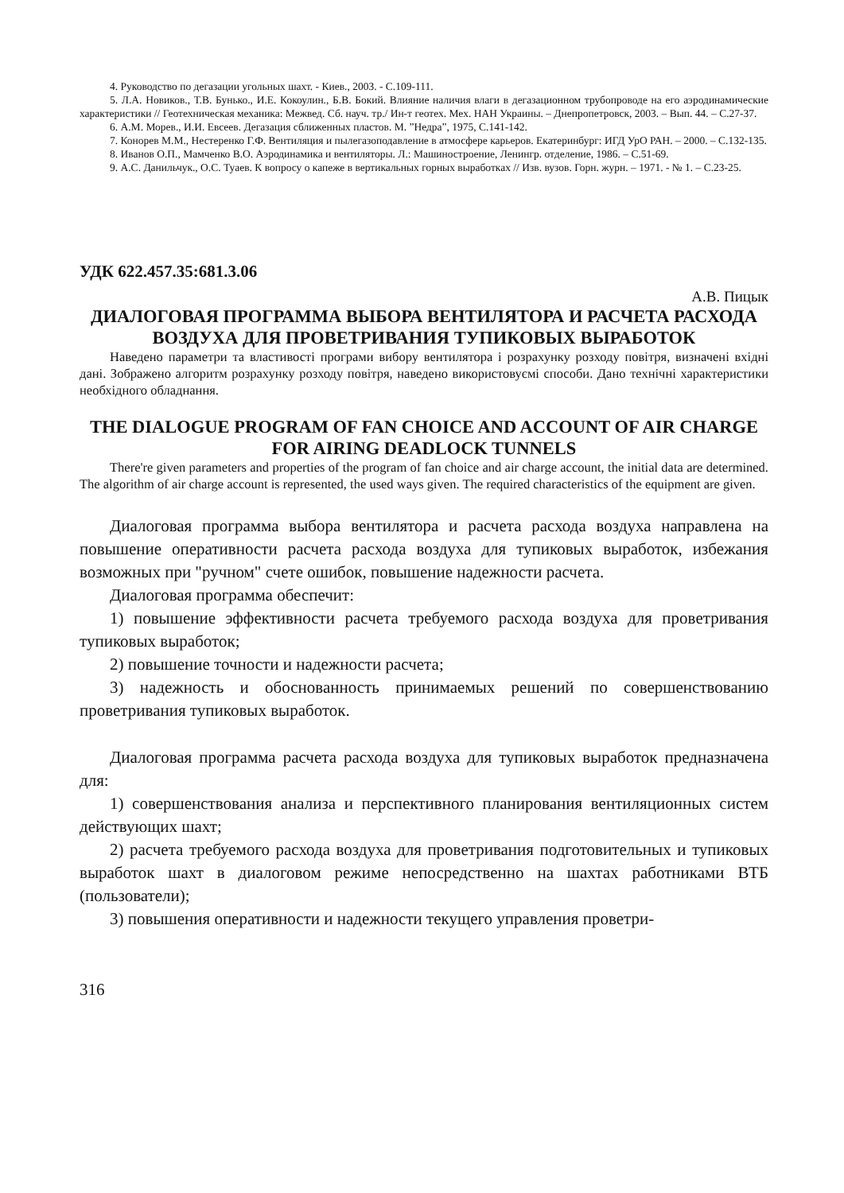4. Руководство по дегазации угольных шахт. - Киев., 2003. - С.109-111.
5. Л.А. Новиков., Т.В. Бунько., И.Е. Кокоулин., Б.В. Бокий. Влияние наличия влаги в дегазационном трубопроводе на его аэродинамические характеристики // Геотехническая механика: Межвед. Сб. науч. тр./ Ин-т геотех. Мех. НАН Украины. – Днепропетровск, 2003. – Вып. 44. – С.27-37.
6. А.М. Морев., И.И. Евсеев. Дегазация сближенных пластов. М. ”Недра”, 1975, С.141-142.
7. Конорев М.М., Нестеренко Г.Ф. Вентиляция и пылегазоподавление в атмосфере карьеров. Екатеринбург: ИГД УрО РАН. – 2000. – С.132-135.
8. Иванов О.П., Мамченко В.О. Аэродинамика и вентиляторы. Л.: Машиностроение, Ленингр. отделение, 1986. – С.51-69.
9. А.С. Данильчук., О.С. Туаев. К вопросу о капеже в вертикальных горных выработках // Изв. вузов. Горн. журн. – 1971. - № 1. – С.23-25.
УДК 622.457.35:681.3.06
А.В. Пицык
ДИАЛОГОВАЯ ПРОГРАММА ВЫБОРА ВЕНТИЛЯТОРА И РАСЧЕТА РАСХОДА ВОЗДУХА ДЛЯ ПРОВЕТРИВАНИЯ ТУПИКОВЫХ ВЫРАБОТОК
Наведено параметри та властивості програми вибору вентилятора і розрахунку розходу повітря, визначені вхідні дані. Зображено алгоритм розрахунку розходу повітря, наведено використовуємі способи. Дано технічні характеристики необхідного обладнання.
THE DIALOGUE PROGRAM OF FAN CHOICE AND ACCOUNT OF AIR CHARGE FOR AIRING DEADLOCK TUNNELS
There're given parameters and properties of the program of fan choice and air charge account, the initial data are determined. The algorithm of air charge account is represented, the used ways given. The required characteristics of the equipment are given.
Диалоговая программа выбора вентилятора и расчета расхода воздуха направлена на повышение оперативности расчета расхода воздуха для тупиковых выработок, избежания возможных при "ручном" счете ошибок, повышение надежности расчета.
Диалоговая программа обеспечит:
1) повышение эффективности расчета требуемого расхода воздуха для проветривания тупиковых выработок;
2) повышение точности и надежности расчета;
3) надежность и обоснованность принимаемых решений по совершенствованию проветривания тупиковых выработок.
Диалоговая программа расчета расхода воздуха для тупиковых выработок предназначена для:
1) совершенствования анализа и перспективного планирования вентиляционных систем действующих шахт;
2) расчета требуемого расхода воздуха для проветривания подготовительных и тупиковых выработок шахт в диалоговом режиме непосредственно на шахтах работниками ВТБ (пользователи);
3) повышения оперативности и надежности текущего управления проветри-
316